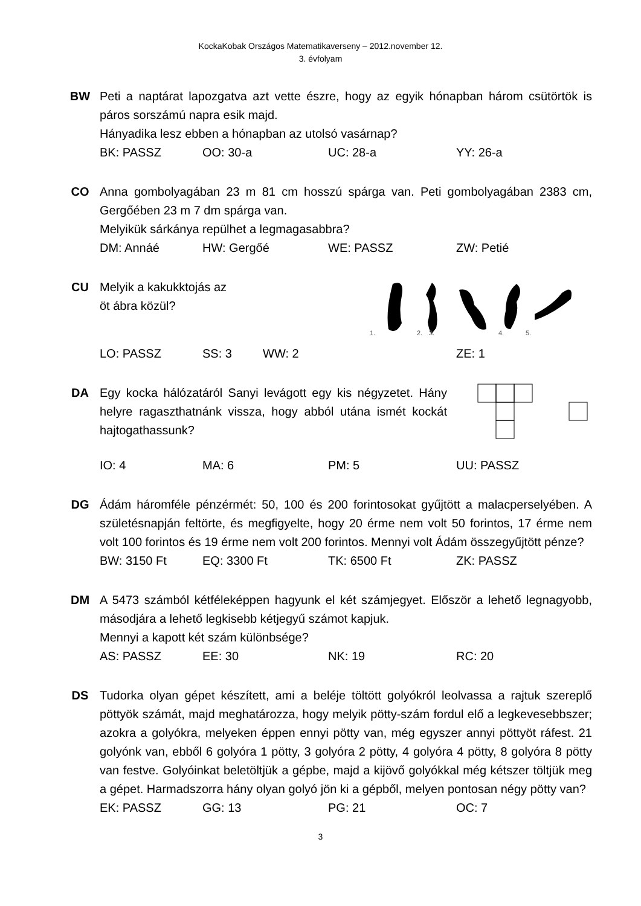KockaKobak Országos Matematikaverseny – 2012.november 12.
3. évfolyam
BW Peti a naptárat lapozgatva azt vette észre, hogy az egyik hónapban három csütörtök is páros sorszámú napra esik majd.
Hányadika lesz ebben a hónapban az utolsó vasárnap?
BK: PASSZ OO: 30-a UC: 28-a YY: 26-a
CO Anna gombolyagában 23 m 81 cm hosszú spárga van. Peti gombolyagában 2383 cm, Gergőében 23 m 7 dm spárga van.
Melyikük sárkánya repülhet a legmagasabbra?
DM: Annáé HW: Gergőé WE: PASSZ ZW: Petié
CU
Melyik a kakukktojás az
öt ábra közül?
1.
2.
3.
4.
5.
LO: PASSZ SS: 3 WW: 2 ZE: 1
DA Egy kocka hálózatáról Sanyi levágott egy kis négyzetet. Hány helyre ragaszthatnánk vissza, hogy abból utána ismét kockát hajtogathassunk?
IO: 4 MA: 6 PM: 5 UU: PASSZ
DG Ádám háromféle pénzérmét: 50, 100 és 200 forintosokat gyűjtött a malacperselyében. A születésnapján feltörte, és megfigyelte, hogy 20 érme nem volt 50 forintos, 17 érme nem volt 100 forintos és 19 érme nem volt 200 forintos. Mennyi volt Ádám összegyűjtött pénze?
BW: 3150 Ft EQ: 3300 Ft TK: 6500 Ft ZK: PASSZ
DM A 5473 számból kétféleképpen hagyunk el két számjegyet. Először a lehető legnagyobb, másodjára a lehető legkisebb kétjegyű számot kapjuk.
Mennyi a kapott két szám különbsége?
AS: PASSZ EE: 30 NK: 19 RC: 20
DS Tudorka olyan gépet készített, ami a beléje töltött golyókról leolvassa a rajtuk szereplő pöttyök számát, majd meghatározza, hogy melyik pötty-szám fordul elő a legkevesebbszer; azokra a golyókra, melyeken éppen ennyi pötty van, még egyszer annyi pöttyöt ráfest. 21 golyónk van, ebből 6 golyóra 1 pötty, 3 golyóra 2 pötty, 4 golyóra 4 pötty, 8 golyóra 8 pötty van festve. Golyóinkat beletöltjük a gépbe, majd a kijövő golyókkal még kétszer töltjük meg a gépet. Harmadszorra hány olyan golyó jön ki a gépből, melyen pontosan négy pötty van?
EK: PASSZ GG: 13 PG: 21 OC: 7
3